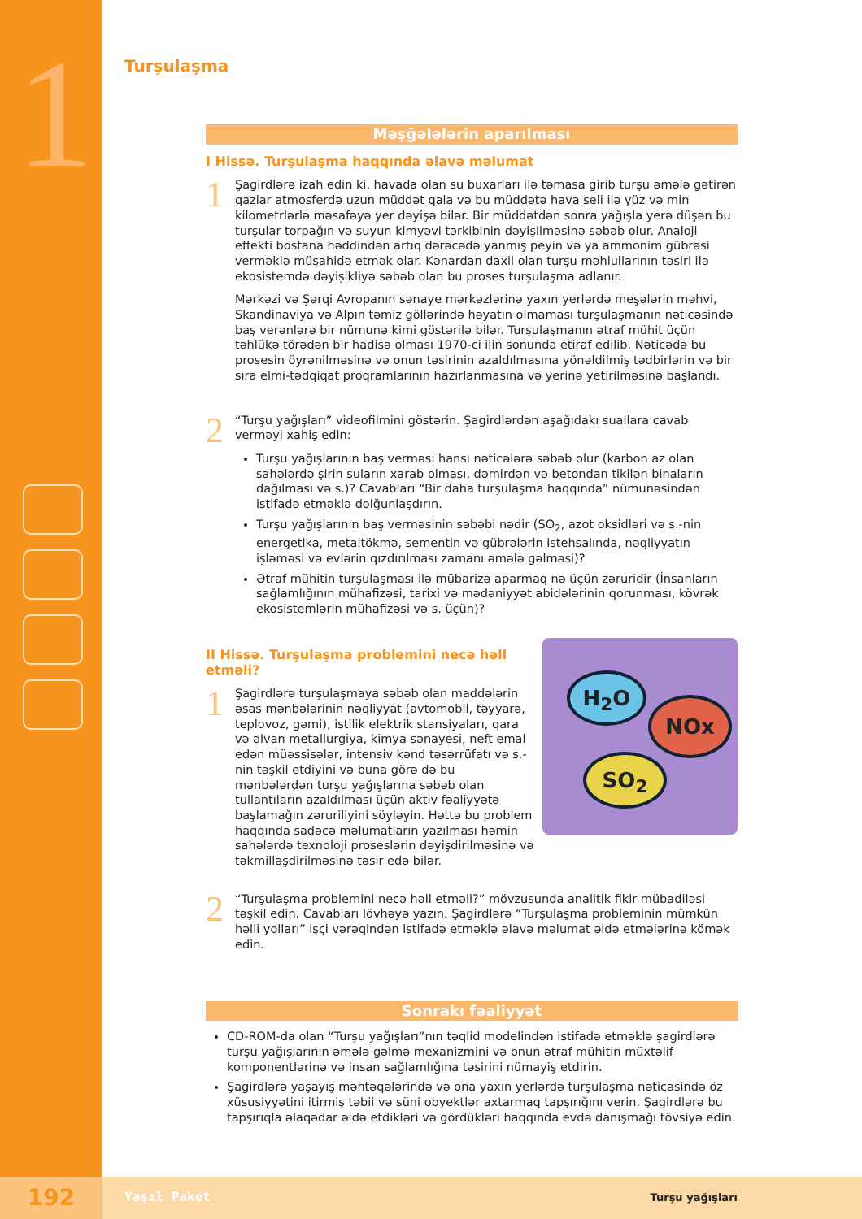1
Turşulaşma
Məşğələlərin aparılması
I Hissə. Turşulaşma haqqında əlavə məlumat
1
Şagirdlərə izah edin ki, havada olan su buxarları ilə təmasa girib turşu əmələ gətirən qazlar atmosferdə uzun müddət qala və bu müddətə hava seli ilə yüz və min kilometrlərlə məsafəyə yer dəyişə bilər. Bir müddətdən sonra yağışla yerə düşən bu turşular torpağın və suyun kimyəvi tərkibinin dəyişilməsinə səbəb olur. Analoji effekti bostana həddindən artıq dərəcədə yanmış peyin və ya ammonim gübrəsi verməklə müşahidə etmək olar. Kənardan daxil olan turşu məhlullarının təsiri ilə ekosistemdə dəyişikliyə səbəb olan bu proses turşulaşma adlanır.
Mərkəzi və Şərqi Avropanın sənaye mərkəzlərinə yaxın yerlərdə meşələrin məhvi, Skandinaviya və Alpın təmiz göllərində həyatın olmaması turşulaşmanın nəticəsində baş verənlərə bir nümunə kimi göstərilə bilər. Turşulaşmanın ətraf mühit üçün təhlükə törədən bir hadisə olması 1970-ci ilin sonunda etiraf edilib. Nəticədə bu prosesin öyrənilməsinə və onun təsirinin azaldılmasına yönəldilmiş tədbirlərin və bir sıra elmi-tədqiqat proqramlarının hazırlanmasına və yerinə yetirilməsinə başlandı.
2
“Turşu yağışları” videofilmini göstərin. Şagirdlərdən aşağıdakı suallara cavab verməyi xahiş edin:
Turşu yağışlarının baş verməsi hansı nəticələrə səbəb olur (karbon az olan sahələrdə şirin suların xarab olması, dəmirdən və betondan tikilən binaların dağılması və s.)? Cavabları “Bir daha turşulaşma haqqında” nümunəsindən istifadə etməklə dolğunlaşdırın.
Turşu yağışlarının baş verməsinin səbəbi nədir (SO<sub>2</sub>, azot oksidləri və s.-nin energetika, metaltökmə, sementin və gübrələrin istehsalında, nəqliyyatın işləməsi və evlərin qızdırılması zamanı əmələ gəlməsi)?
Ətraf mühitin turşulaşması ilə mübarizə aparmaq nə üçün zəruridir (İnsanların sağlamlığının mühafizəsi, tarixi və mədəniyyət abidələrinin qorunması, kövrək ekosistemlərin mühafizəsi və s. üçün)?
II Hissə. Turşulaşma problemini necə həll etməli?
1
Şagirdlərə turşulaşmaya səbəb olan maddələrin əsas mənbələrinin nəqliyyat (avtomobil, təyyarə, teplovoz, gəmi), istilik elektrik stansiyaları, qara və əlvan metallurgiya, kimya sənayesi, neft emal edən müəssisələr, intensiv kənd təsərrüfatı və s.-nin təşkil etdiyini və buna görə də bu mənbələrdən turşu yağışlarına səbəb olan tullantıların azaldılması üçün aktiv fəaliyyətə başlamağın zəruriliyini söyləyin. Həttə bu problem haqqında sadəcə məlumatların yazılması həmin sahələrdə texnoloji proseslərin dəyişdirilməsinə və təkmilləşdirilməsinə təsir edə bilər.
H<sub>2</sub>O
NOx
SO<sub>2</sub>
2
“Turşulaşma problemini necə həll etməli?” mövzusunda analitik fikir mübadiləsi təşkil edin. Cavabları lövhəyə yazın. Şagirdlərə “Turşulaşma probleminin mümkün həlli yolları” işçi vərəqindən istifadə etməklə əlavə məlumat əldə etmələrinə kömək edin.
Sonrakı fəaliyyət
CD-ROM-da olan “Turşu yağışları”nın təqlid modelindən istifadə etməklə şagirdlərə turşu yağışlarının əmələ gəlmə mexanizmini və onun ətraf mühitin müxtəlif komponentlərinə və insan sağlamlığına təsirini nümayiş etdirin.
Şagirdlərə yaşayış məntəqələrində və ona yaxın yerlərdə turşulaşma nəticəsində öz xüsusiyyətini itirmiş təbii və süni obyektlər axtarmaq tapşırığını verin. Şagirdlərə bu tapşırıqla əlaqədar əldə etdikləri və gördükləri haqqında evdə danışmağı tövsiyə edin.
192 Yaşıl Paket Turşu yağışları